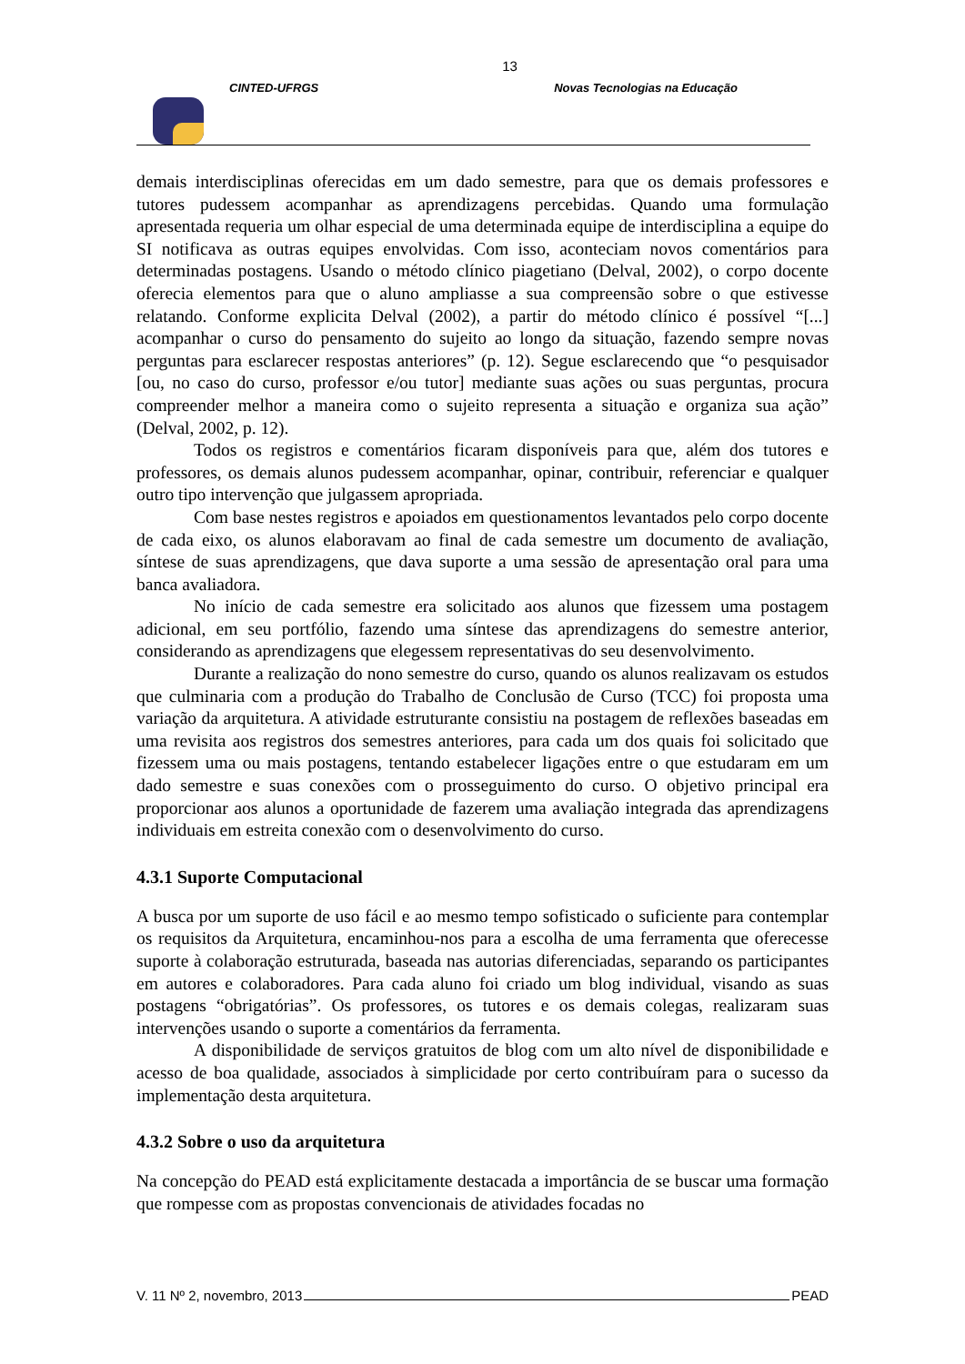13
CINTED-UFRGS Novas Tecnologias na Educação
demais interdisciplinas oferecidas em um dado semestre, para que os demais professores e tutores pudessem acompanhar as aprendizagens percebidas. Quando uma formulação apresentada requeria um olhar especial de uma determinada equipe de interdisciplina a equipe do SI notificava as outras equipes envolvidas. Com isso, aconteciam novos comentários para determinadas postagens. Usando o método clínico piagetiano (Delval, 2002), o corpo docente oferecia elementos para que o aluno ampliasse a sua compreensão sobre o que estivesse relatando. Conforme explicita Delval (2002), a partir do método clínico é possível “[...] acompanhar o curso do pensamento do sujeito ao longo da situação, fazendo sempre novas perguntas para esclarecer respostas anteriores” (p. 12). Segue esclarecendo que “o pesquisador [ou, no caso do curso, professor e/ou tutor] mediante suas ações ou suas perguntas, procura compreender melhor a maneira como o sujeito representa a situação e organiza sua ação” (Delval, 2002, p. 12).
Todos os registros e comentários ficaram disponíveis para que, além dos tutores e professores, os demais alunos pudessem acompanhar, opinar, contribuir, referenciar e qualquer outro tipo intervenção que julgassem apropriada.
Com base nestes registros e apoiados em questionamentos levantados pelo corpo docente de cada eixo, os alunos elaboravam ao final de cada semestre um documento de avaliação, síntese de suas aprendizagens, que dava suporte a uma sessão de apresentação oral para uma banca avaliadora.
No início de cada semestre era solicitado aos alunos que fizessem uma postagem adicional, em seu portfólio, fazendo uma síntese das aprendizagens do semestre anterior, considerando as aprendizagens que elegessem representativas do seu desenvolvimento.
Durante a realização do nono semestre do curso, quando os alunos realizavam os estudos que culminaria com a produção do Trabalho de Conclusão de Curso (TCC) foi proposta uma variação da arquitetura. A atividade estruturante consistiu na postagem de reflexões baseadas em uma revisita aos registros dos semestres anteriores, para cada um dos quais foi solicitado que fizessem uma ou mais postagens, tentando estabelecer ligações entre o que estudaram em um dado semestre e suas conexões com o prosseguimento do curso. O objetivo principal era proporcionar aos alunos a oportunidade de fazerem uma avaliação integrada das aprendizagens individuais em estreita conexão com o desenvolvimento do curso.
4.3.1 Suporte Computacional
A busca por um suporte de uso fácil e ao mesmo tempo sofisticado o suficiente para contemplar os requisitos da Arquitetura, encaminhou-nos para a escolha de uma ferramenta que oferecesse suporte à colaboração estruturada, baseada nas autorias diferenciadas, separando os participantes em autores e colaboradores. Para cada aluno foi criado um blog individual, visando as suas postagens “obrigatórias”. Os professores, os tutores e os demais colegas, realizaram suas intervenções usando o suporte a comentários da ferramenta.
A disponibilidade de serviços gratuitos de blog com um alto nível de disponibilidade e acesso de boa qualidade, associados à simplicidade por certo contribuíram para o sucesso da implementação desta arquitetura.
4.3.2 Sobre o uso da arquitetura
Na concepção do PEAD está explicitamente destacada a importância de se buscar uma formação que rompesse com as propostas convencionais de atividades focadas no
V. 11 Nº 2, novembro, 2013 PEAD